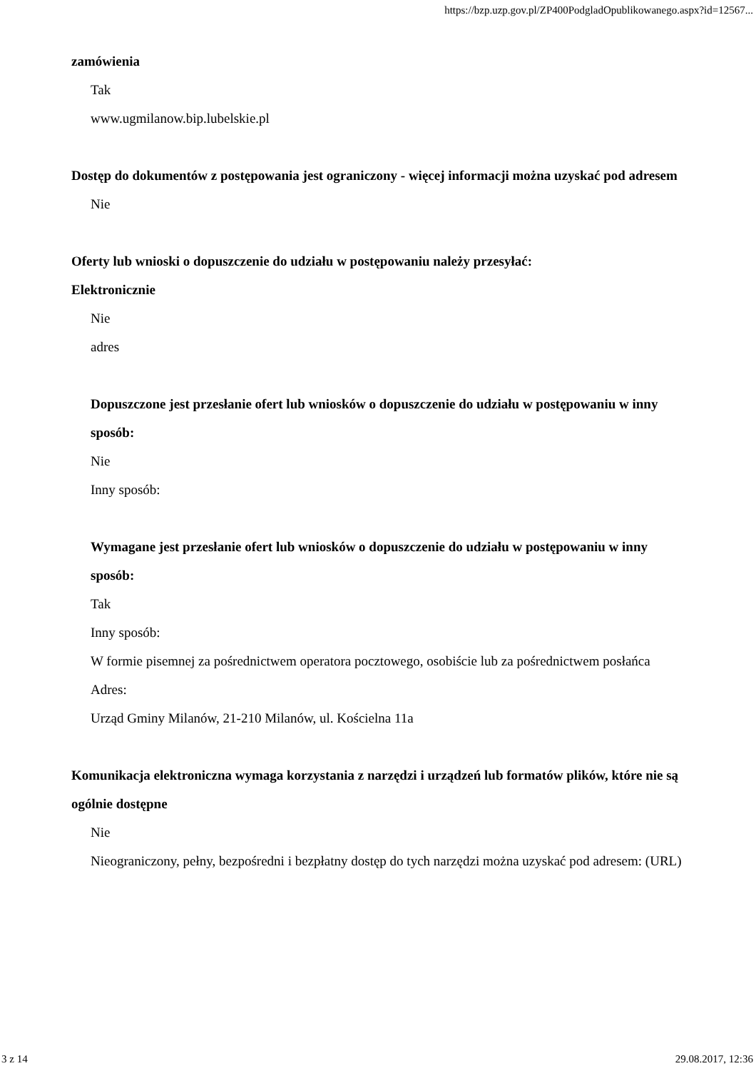https://bzp.uzp.gov.pl/ZP400PodgladOpublikowanego.aspx?id=12567...
zamówienia
Tak
www.ugmilanow.bip.lubelskie.pl
Dostęp do dokumentów z postępowania jest ograniczony - więcej informacji można uzyskać pod adresem
Nie
Oferty lub wnioski o dopuszczenie do udziału w postępowaniu należy przesyłać:
Elektronicznie
Nie
adres
Dopuszczone jest przesłanie ofert lub wniosków o dopuszczenie do udziału w postępowaniu w inny sposób:
Nie
Inny sposób:
Wymagane jest przesłanie ofert lub wniosków o dopuszczenie do udziału w postępowaniu w inny sposób:
Tak
Inny sposób:
W formie pisemnej za pośrednictwem operatora pocztowego, osobiście lub za pośrednictwem posłańca
Adres:
Urząd Gminy Milanów, 21-210 Milanów, ul. Kościelna 11a
Komunikacja elektroniczna wymaga korzystania z narzędzi i urządzeń lub formatów plików, które nie są ogólnie dostępne
Nie
Nieograniczony, pełny, bezpośredni i bezpłatny dostęp do tych narzędzi można uzyskać pod adresem: (URL)
3 z 14 29.08.2017, 12:36